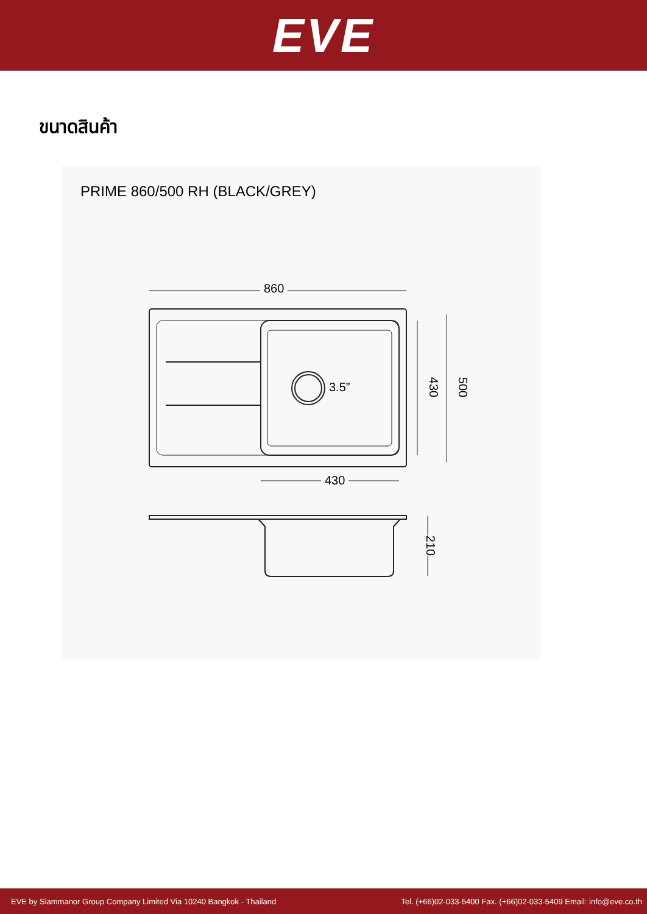EVE
ขนาดสินค้า
PRIME 860/500 RH (BLACK/GREY)
860
3.5”
430
430 500
210
EVE by Siammanor Group Company Limited Via 10240 Bangkok - Thailand Tel. (+66)02-033-5400 Fax. (+66)02-033-5409 Email: info@eve.co.th